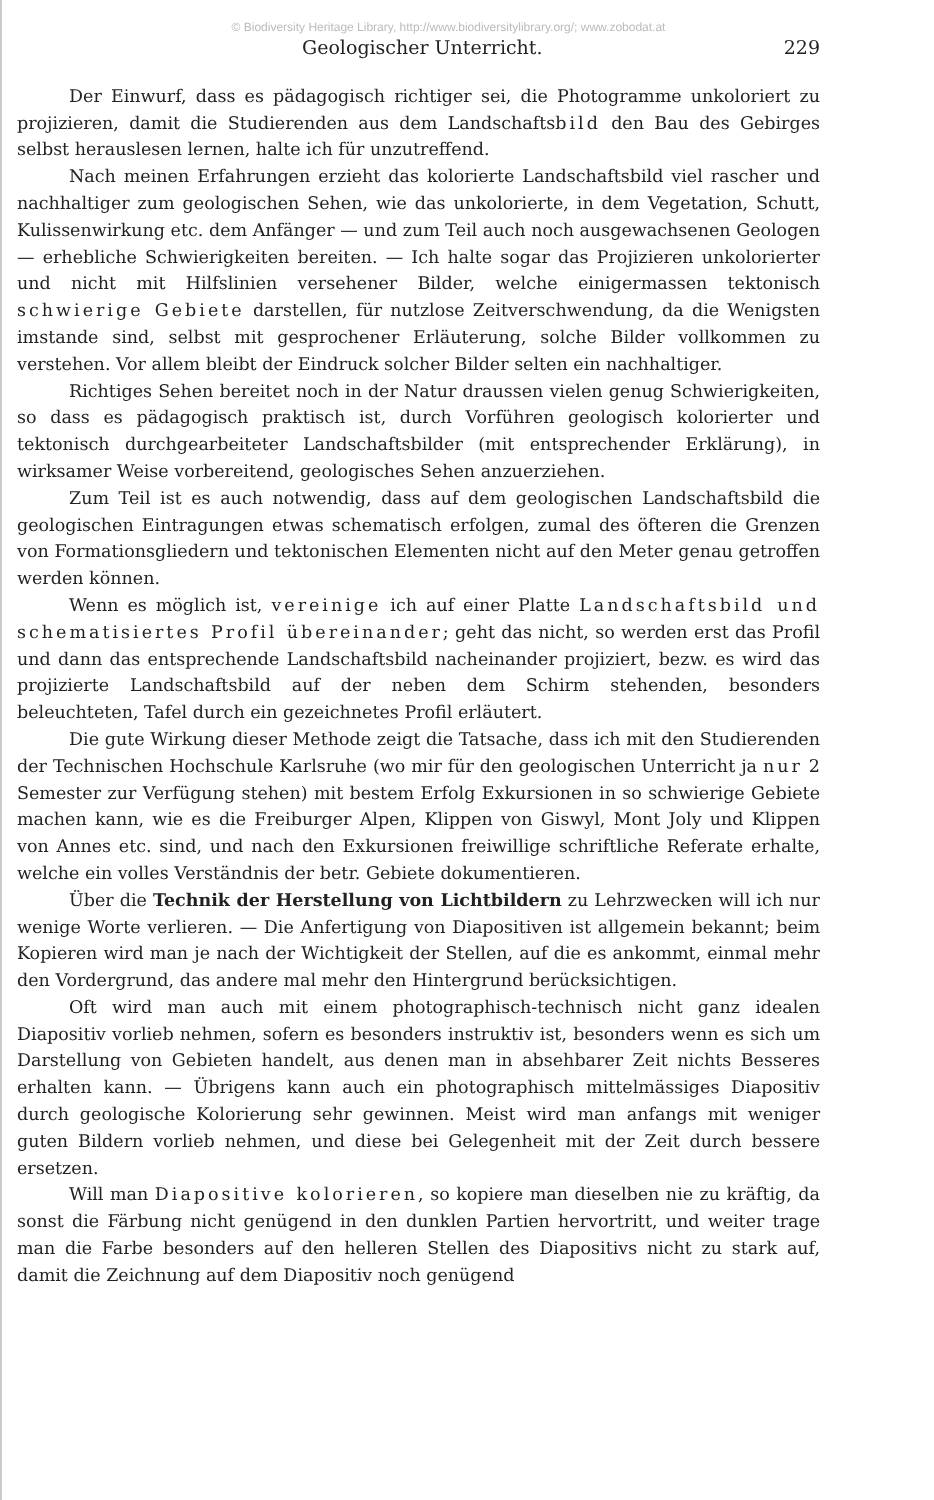© Biodiversity Heritage Library, http://www.biodiversitylibrary.org/; www.zobodat.at
Geologischer Unterricht. 229
Der Einwurf, dass es pädagogisch richtiger sei, die Photogramme unkoloriert zu projizieren, damit die Studierenden aus dem Landschaftsbild den Bau des Gebirges selbst herauslesen lernen, halte ich für unzutreffend.
Nach meinen Erfahrungen erzieht das kolorierte Landschaftsbild viel rascher und nachhaltiger zum geologischen Sehen, wie das unkolorierte, in dem Vegetation, Schutt, Kulissenwirkung etc. dem Anfänger — und zum Teil auch noch ausgewachsenen Geologen — erhebliche Schwierigkeiten bereiten. — Ich halte sogar das Projizieren unkolorierter und nicht mit Hilfslinien versehener Bilder, welche einigermassen tektonisch schwierige Gebiete darstellen, für nutzlose Zeitverschwendung, da die Wenigsten imstande sind, selbst mit gesprochener Erläuterung, solche Bilder vollkommen zu verstehen. Vor allem bleibt der Eindruck solcher Bilder selten ein nachhaltiger.
Richtiges Sehen bereitet noch in der Natur draussen vielen genug Schwierigkeiten, so dass es pädagogisch praktisch ist, durch Vorführen geologisch kolorierter und tektonisch durchgearbeiteter Landschaftsbilder (mit entsprechender Erklärung), in wirksamer Weise vorbereitend, geologisches Sehen anzuerziehen.
Zum Teil ist es auch notwendig, dass auf dem geologischen Landschaftsbild die geologischen Eintragungen etwas schematisch erfolgen, zumal des öfteren die Grenzen von Formationsgliedern und tektonischen Elementen nicht auf den Meter genau getroffen werden können.
Wenn es möglich ist, vereinige ich auf einer Platte Landschaftsbild und schematisiertes Profil übereinander; geht das nicht, so werden erst das Profil und dann das entsprechende Landschaftsbild nacheinander projiziert, bezw. es wird das projizierte Landschaftsbild auf der neben dem Schirm stehenden, besonders beleuchteten, Tafel durch ein gezeichnetes Profil erläutert.
Die gute Wirkung dieser Methode zeigt die Tatsache, dass ich mit den Studierenden der Technischen Hochschule Karlsruhe (wo mir für den geologischen Unterricht ja nur 2 Semester zur Verfügung stehen) mit bestem Erfolg Exkursionen in so schwierige Gebiete machen kann, wie es die Freiburger Alpen, Klippen von Giswyl, Mont Joly und Klippen von Annes etc. sind, und nach den Exkursionen freiwillige schriftliche Referate erhalte, welche ein volles Verständnis der betr. Gebiete dokumentieren.
Über die Technik der Herstellung von Lichtbildern zu Lehrzwecken will ich nur wenige Worte verlieren. — Die Anfertigung von Diapositiven ist allgemein bekannt; beim Kopieren wird man je nach der Wichtigkeit der Stellen, auf die es ankommt, einmal mehr den Vordergrund, das andere mal mehr den Hintergrund berücksichtigen.
Oft wird man auch mit einem photographisch-technisch nicht ganz idealen Diapositiv vorlieb nehmen, sofern es besonders instruktiv ist, besonders wenn es sich um Darstellung von Gebieten handelt, aus denen man in absehbarer Zeit nichts Besseres erhalten kann. — Übrigens kann auch ein photographisch mittelmässiges Diapositiv durch geologische Kolorierung sehr gewinnen. Meist wird man anfangs mit weniger guten Bildern vorlieb nehmen, und diese bei Gelegenheit mit der Zeit durch bessere ersetzen.
Will man Diapositive kolorieren, so kopiere man dieselben nie zu kräftig, da sonst die Färbung nicht genügend in den dunklen Partien hervortritt, und weiter trage man die Farbe besonders auf den helleren Stellen des Diapositivs nicht zu stark auf, damit die Zeichnung auf dem Diapositiv noch genügend